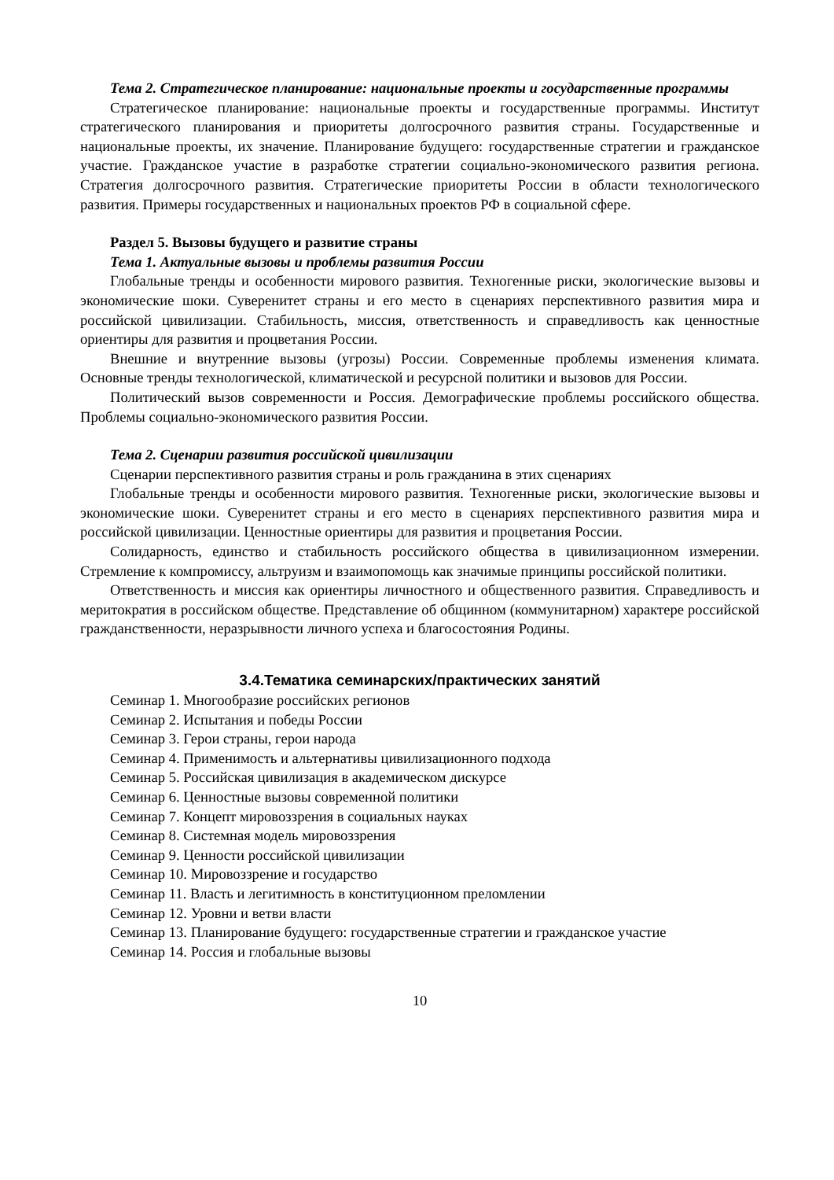Тема 2. Стратегическое планирование: национальные проекты и государственные программы
Стратегическое планирование: национальные проекты и государственные программы. Институт стратегического планирования и приоритеты долгосрочного развития страны. Государственные и национальные проекты, их значение. Планирование будущего: государственные стратегии и гражданское участие. Гражданское участие в разработке стратегии социально-экономического развития региона. Стратегия долгосрочного развития. Стратегические приоритеты России в области технологического развития. Примеры государственных и национальных проектов РФ в социальной сфере.
Раздел 5. Вызовы будущего и развитие страны
Тема 1. Актуальные вызовы и проблемы развития России
Глобальные тренды и особенности мирового развития. Техногенные риски, экологические вызовы и экономические шоки. Суверенитет страны и его место в сценариях перспективного развития мира и российской цивилизации. Стабильность, миссия, ответственность и справедливость как ценностные ориентиры для развития и процветания России.
Внешние и внутренние вызовы (угрозы) России. Современные проблемы изменения климата. Основные тренды технологической, климатической и ресурсной политики и вызовов для России.
Политический вызов современности и Россия. Демографические проблемы российского общества. Проблемы социально-экономического развития России.
Тема 2. Сценарии развития российской цивилизации
Сценарии перспективного развития страны и роль гражданина в этих сценариях
Глобальные тренды и особенности мирового развития. Техногенные риски, экологические вызовы и экономические шоки. Суверенитет страны и его место в сценариях перспективного развития мира и российской цивилизации. Ценностные ориентиры для развития и процветания России.
Солидарность, единство и стабильность российского общества в цивилизационном измерении. Стремление к компромиссу, альтруизм и взаимопомощь как значимые принципы российской политики.
Ответственность и миссия как ориентиры личностного и общественного развития. Справедливость и меритократия в российском обществе. Представление об общинном (коммунитарном) характере российской гражданственности, неразрывности личного успеха и благосостояния Родины.
3.4.Тематика семинарских/практических занятий
Семинар 1. Многообразие российских регионов
Семинар 2. Испытания и победы России
Семинар 3. Герои страны, герои народа
Семинар 4. Применимость и альтернативы цивилизационного подхода
Семинар 5. Российская цивилизация в академическом дискурсе
Семинар 6. Ценностные вызовы современной политики
Семинар 7. Концепт мировоззрения в социальных науках
Семинар 8. Системная модель мировоззрения
Семинар 9. Ценности российской цивилизации
Семинар 10. Мировоззрение и государство
Семинар 11. Власть и легитимность в конституционном преломлении
Семинар 12. Уровни и ветви власти
Семинар 13. Планирование будущего: государственные стратегии и гражданское участие
Семинар 14. Россия и глобальные вызовы
10